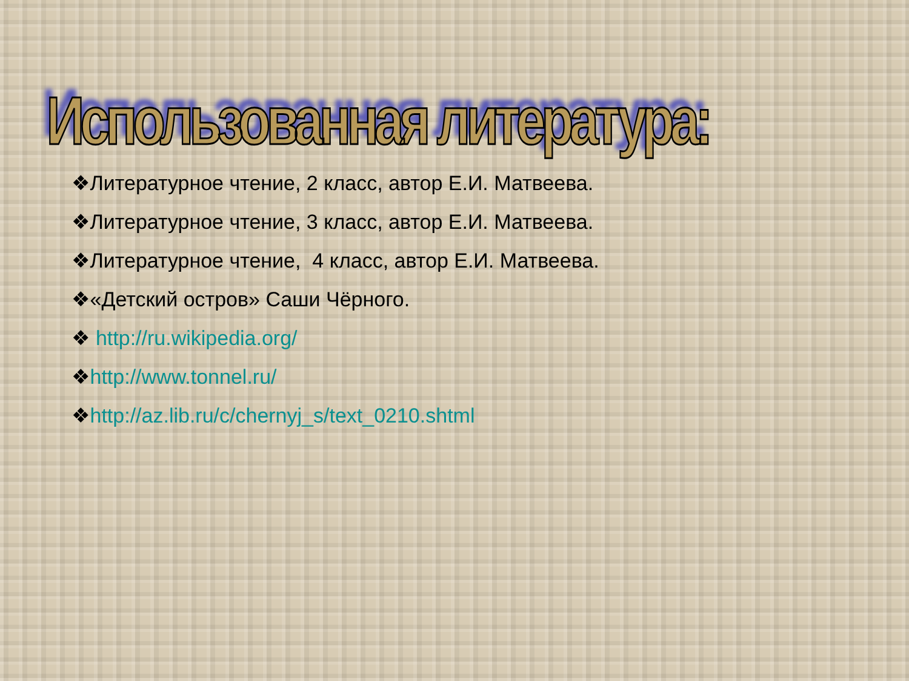Использованная литература:
❖Литературное чтение, 2 класс, автор Е.И. Матвеева.
❖Литературное чтение, 3 класс, автор Е.И. Матвеева.
❖Литературное чтение, 4 класс, автор Е.И. Матвеева.
❖«Детский остров» Саши Чёрного.
❖ http://ru.wikipedia.org/
❖http://www.tonnel.ru/
❖http://az.lib.ru/c/chernyj_s/text_0210.shtml